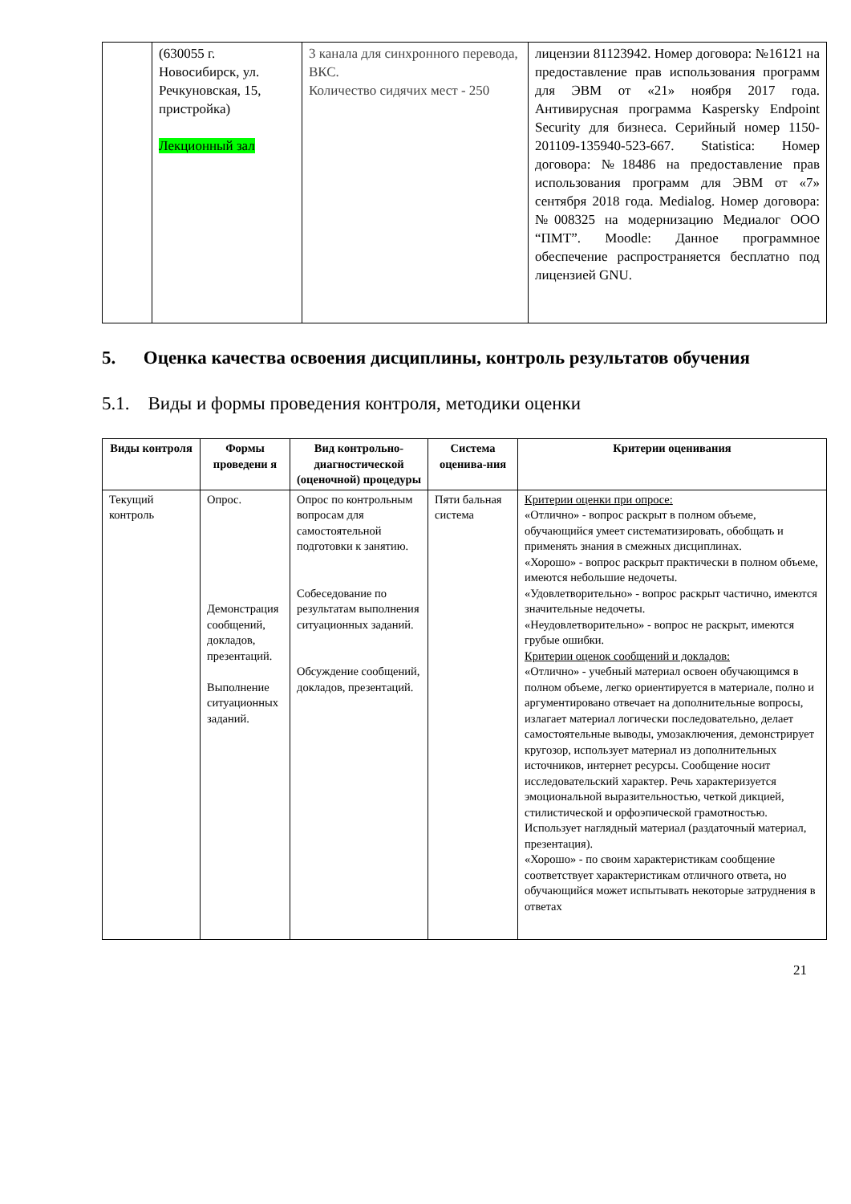| | (630055 г. Новосибирск, ул. Речкуновская, 15, пристройка) Лекционный зал | 3 канала для синхронного перевода, ВКС. Количество сидячих мест - 250 | лицензии 81123942. Номер договора: №16121 на предоставление прав использования программ для ЭВМ от «21» ноября 2017 года. Антивирусная программа Kaspersky Endpoint Security для бизнеса. Серийный номер 1150-201109-135940-523-667. Statistica: Номер договора: №18486 на предоставление прав использования программ для ЭВМ от «7» сентября 2018 года. Medialog. Номер договора: №008325 на модернизацию Медиалог ООО “ПМТ”. Moodle: Данное программное обеспечение распространяется бесплатно под лицензией GNU. |
5. Оценка качества освоения дисциплины, контроль результатов обучения
5.1. Виды и формы проведения контроля, методики оценки
| Виды контроля | Формы проведени я | Вид контрольно-диагностической (оценочной) процедуры | Система оценива-ния | Критерии оценивания |
| --- | --- | --- | --- | --- |
| Текущий контроль | Опрос. Демонстрация сообщений, докладов, презентаций. Выполнение ситуационных заданий. | Опрос по контрольным вопросам для самостоятельной подготовки к занятию. Собеседование по результатам выполнения ситуационных заданий. Обсуждение сообщений, докладов, презентаций. | Пяти бальная система | Критерии оценки при опросе: «Отлично» - вопрос раскрыт в полном объеме, обучающийся умеет систематизировать, обобщать и применять знания в смежных дисциплинах. «Хорошо» - вопрос раскрыт практически в полном объеме, имеются небольшие недочеты. «Удовлетворительно» - вопрос раскрыт частично, имеются значительные недочеты. «Неудовлетворительно» - вопрос не раскрыт, имеются грубые ошибки. Критерии оценок сообщений и докладов: «Отлично» - учебный материал освоен обучающимся в полном объеме, легко ориентируется в материале, полно и аргументировано отвечает на дополнительные вопросы, излагает материал логически последовательно, делает самостоятельные выводы, умозаключения, демонстрирует кругозор, использует материал из дополнительных источников, интернет ресурсы. Сообщение носит исследовательский характер. Речь характеризуется эмоциональной выразительностью, четкой дикцией, стилистической и орфоэпической грамотностью. Использует наглядный материал (раздаточный материал, презентация). «Хорошо» - по своим характеристикам сообщение соответствует характеристикам отличного ответа, но обучающийся может испытывать некоторые затруднения в ответах |
21